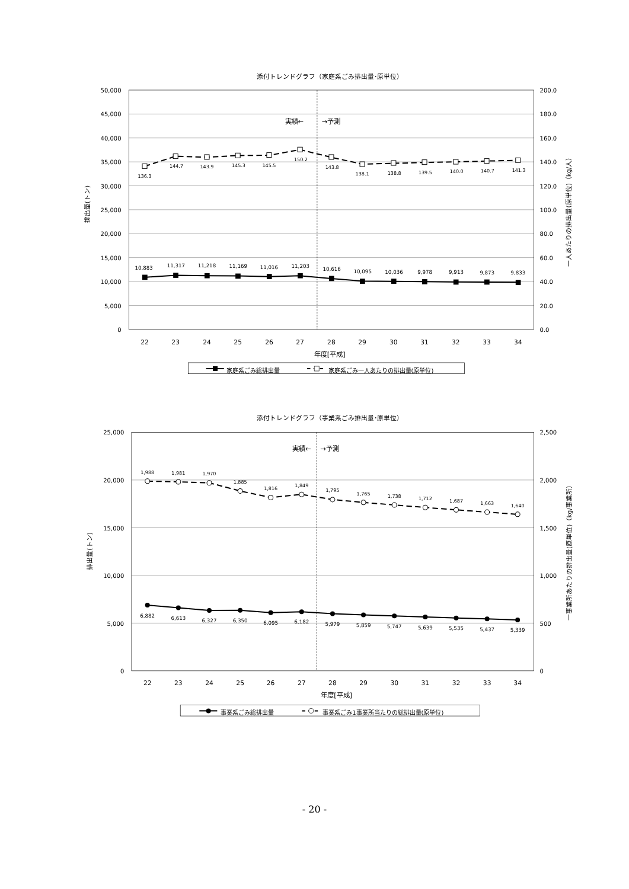添付トレンドグラフ（家庭系ごみ排出量･原単位）
実績←
→予測
50,000
45,000
40,000
35,000
30,000
25,000
20,000
15,000
10,000
5,000
0
200.0
180.0
160.0
140.0
120.0
100.0
80.0
60.0
40.0
20.0
0.0
排出量(トン)
一人あたりの排出量(原単位)（kg/人）
136.3
144.7
143.9
145.3
145.5
150.2
143.8
138.1
138.8
139.5
140.0
140.7
141.3
10,883
11,317
11,218
11,169
11,016
11,203
10,616
10,095
10,036
9,978
9,913
9,873
9,833
22
23
24
25
26
27
28
29
30
31
32
33
34
年度[平成]
家庭系ごみ総排出量
家庭系ごみ一人あたりの排出量(原単位)
添付トレンドグラフ（事業系ごみ排出量･原単位）
実績←
→予測
25,000
20,000
15,000
10,000
5,000
0
2,500
2,000
1,500
1,000
500
0
排出量(トン)
一事業所あたりの排出量(原単位)（kg/事業所）
1,988
1,981
1,970
1,885
1,816
1,849
1,795
1,765
1,738
1,712
1,687
1,663
1,640
6,882
6,613
6,327
6,350
6,095
6,182
5,979
5,859
5,747
5,639
5,535
5,437
5,339
22
23
24
25
26
27
28
29
30
31
32
33
34
年度[平成]
事業系ごみ総排出量
事業系ごみ1事業所当たりの総排出量(原単位)
- 20 -